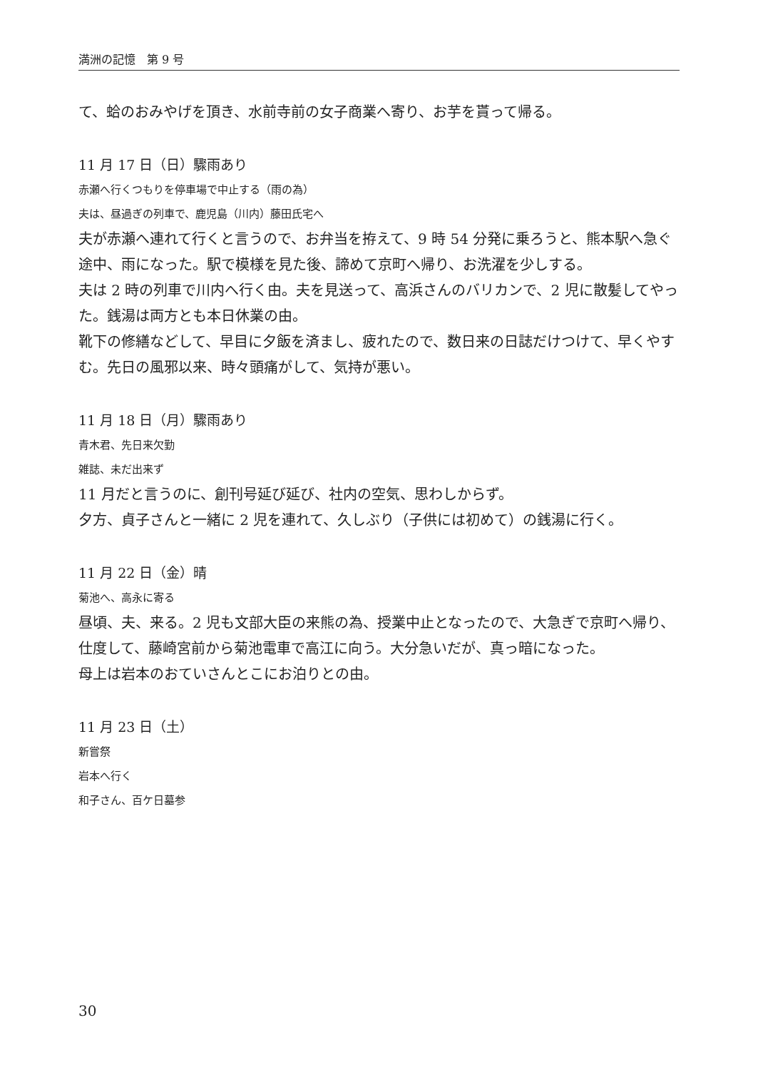満洲の記憶　第 9 号
て、蛤のおみやげを頂き、水前寺前の女子商業へ寄り、お芋を貰って帰る。
11 月 17 日（日）驟雨あり
赤瀬へ行くつもりを停車場で中止する（雨の為）
夫は、昼過ぎの列車で、鹿児島（川内）藤田氏宅へ
夫が赤瀬へ連れて行くと言うので、お弁当を拵えて、9 時 54 分発に乗ろうと、熊本駅へ急ぐ途中、雨になった。駅で模様を見た後、諦めて京町へ帰り、お洗濯を少しする。
夫は 2 時の列車で川内へ行く由。夫を見送って、高浜さんのバリカンで、2 児に散髪してやった。銭湯は両方とも本日休業の由。
靴下の修繕などして、早目に夕飯を済まし、疲れたので、数日来の日誌だけつけて、早くやすむ。先日の風邪以来、時々頭痛がして、気持が悪い。
11 月 18 日（月）驟雨あり
青木君、先日来欠勤
雑誌、未だ出来ず
11 月だと言うのに、創刊号延び延び、社内の空気、思わしからず。
夕方、貞子さんと一緒に 2 児を連れて、久しぶり（子供には初めて）の銭湯に行く。
11 月 22 日（金）晴
菊池へ、高永に寄る
昼頃、夫、来る。2 児も文部大臣の来熊の為、授業中止となったので、大急ぎで京町へ帰り、仕度して、藤崎宮前から菊池電車で高江に向う。大分急いだが、真っ暗になった。
母上は岩本のおていさんとこにお泊りとの由。
11 月 23 日（土）
新嘗祭
岩本へ行く
和子さん、百ケ日墓参
30